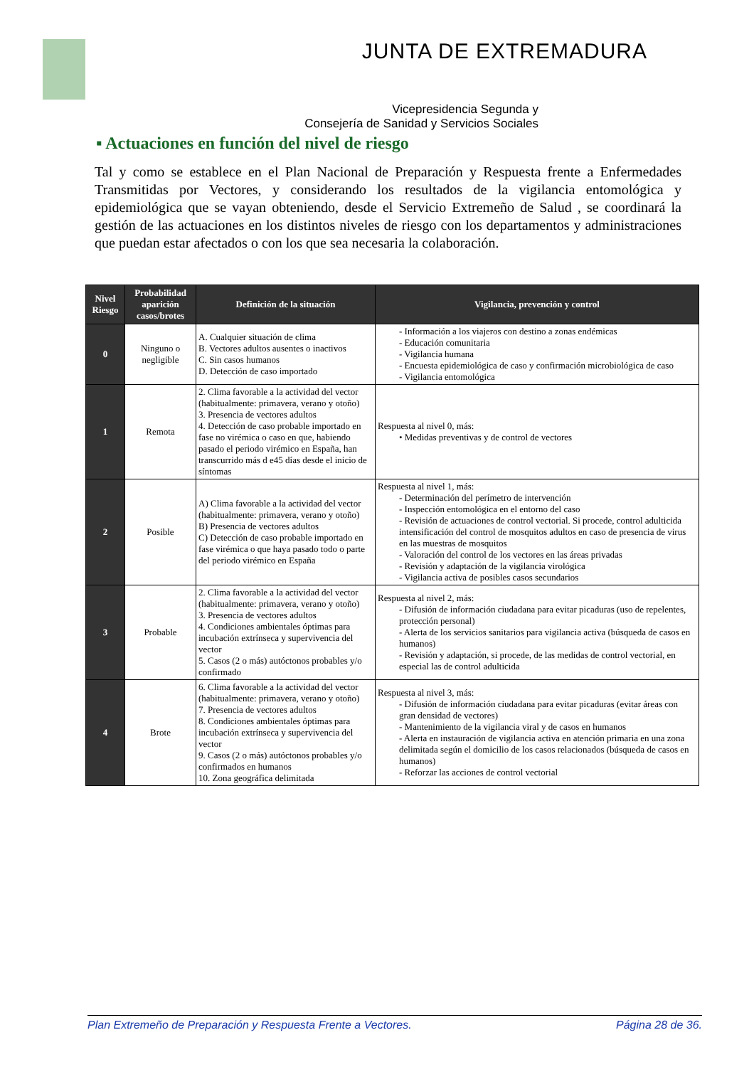JUNTA DE EXTREMADURA
Vicepresidencia Segunda y
Consejería de Sanidad y Servicios Sociales
▪ Actuaciones en función del nivel de riesgo
Tal y como se establece en el Plan Nacional de Preparación y Respuesta frente a Enfermedades Transmitidas por Vectores, y considerando los resultados de la vigilancia entomológica y epidemiológica que se vayan obteniendo, desde el Servicio Extremeño de Salud , se coordinará la gestión de las actuaciones en los distintos niveles de riesgo con los departamentos y administraciones que puedan estar afectados o con los que sea necesaria la colaboración.
| Nivel Riesgo | Probabilidad aparición casos/brotes | Definición de la situación | Vigilancia, prevención y control |
| --- | --- | --- | --- |
| 0 | Ninguno o negligible | A. Cualquier situación de clima B. Vectores adultos ausentes o inactivos C. Sin casos humanos D. Detección de caso importado | - Información a los viajeros con destino a zonas endémicas - Educación comunitaria - Vigilancia humana - Encuesta epidemiológica de caso y confirmación microbiológica de caso - Vigilancia entomológica |
| 1 | Remota | 2. Clima favorable a la actividad del vector (habitualmente: primavera, verano y otoño) 3. Presencia de vectores adultos 4. Detección de caso probable importado en fase no virémica o caso en que, habiendo pasado el periodo virémico en España, han transcurrido más d e45 días desde el inicio de síntomas | Respuesta al nivel 0, más: • Medidas preventivas y de control de vectores |
| 2 | Posible | A) Clima favorable a la actividad del vector (habitualmente: primavera, verano y otoño) B) Presencia de vectores adultos C) Detección de caso probable importado en fase virémica o que haya pasado todo o parte del periodo virémico en España | Respuesta al nivel 1, más: - Determinación del perímetro de intervención - Inspección entomológica en el entorno del caso - Revisión de actuaciones de control vectorial. Si procede, control adulticida intensificación del control de mosquitos adultos en caso de presencia de virus en las muestras de mosquitos - Valoración del control de los vectores en las áreas privadas - Revisión y adaptación de la vigilancia virológica - Vigilancia activa de posibles casos secundarios |
| 3 | Probable | 2. Clima favorable a la actividad del vector (habitualmente: primavera, verano y otoño) 3. Presencia de vectores adultos 4. Condiciones ambientales óptimas para incubación extrínseca y supervivencia del vector 5. Casos (2 o más) autóctonos probables y/o confirmado | Respuesta al nivel 2, más: - Difusión de información ciudadana para evitar picaduras (uso de repelentes, protección personal) - Alerta de los servicios sanitarios para vigilancia activa (búsqueda de casos en humanos) - Revisión y adaptación, si procede, de las medidas de control vectorial, en especial las de control adulticida |
| 4 | Brote | 6. Clima favorable a la actividad del vector (habitualmente: primavera, verano y otoño) 7. Presencia de vectores adultos 8. Condiciones ambientales óptimas para incubación extrínseca y supervivencia del vector 9. Casos (2 o más) autóctonos probables y/o confirmados en humanos 10. Zona geográfica delimitada | Respuesta al nivel 3, más: - Difusión de información ciudadana para evitar picaduras (evitar áreas con gran densidad de vectores) - Mantenimiento de la vigilancia viral y de casos en humanos - Alerta en instauración de vigilancia activa en atención primaria en una zona delimitada según el domicilio de los casos relacionados (búsqueda de casos en humanos) - Reforzar las acciones de control vectorial |
Plan Extremeño de Preparación y Respuesta Frente a Vectores. Página 28 de 36.